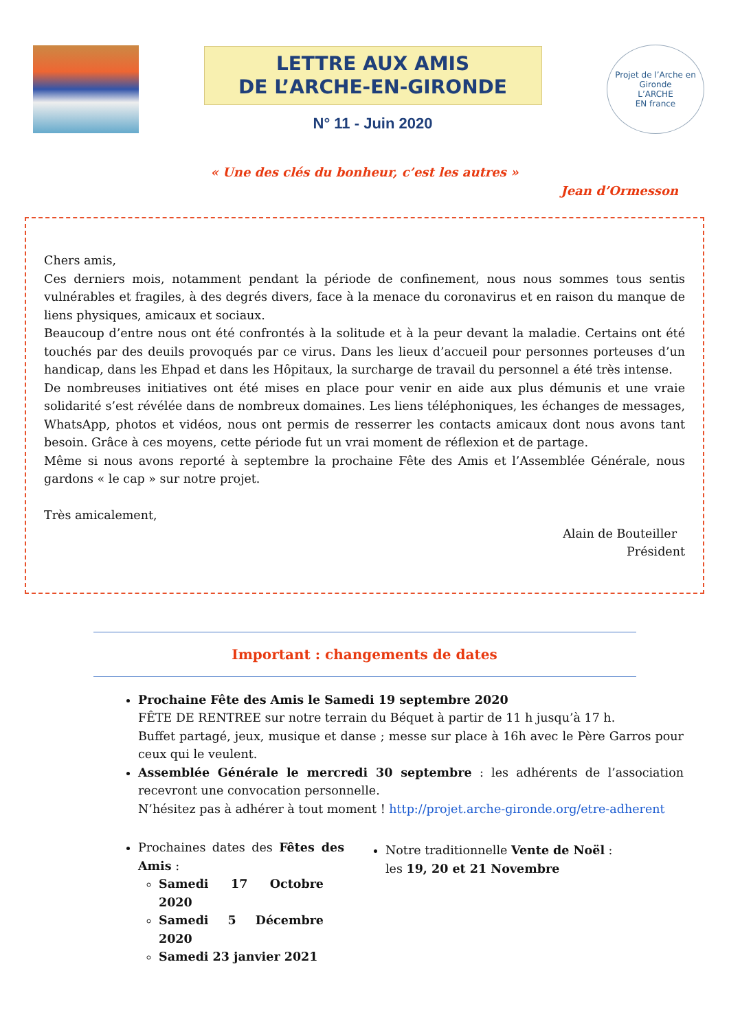LETTRE AUX AMIS
DE L’ARCHE-EN-GIRONDE
N° 11 - Juin 2020
Projet de l’Arche en Gironde
L’ARCHE
EN france
« Une des clés du bonheur, c’est les autres »
Jean d’Ormesson
Chers amis,
Ces derniers mois, notamment pendant la période de confinement, nous nous sommes tous sentis vulnérables et fragiles, à des degrés divers, face à la menace du coronavirus et en raison du manque de liens physiques, amicaux et sociaux.
Beaucoup d’entre nous ont été confrontés à la solitude et à la peur devant la maladie. Certains ont été touchés par des deuils provoqués par ce virus. Dans les lieux d’accueil pour personnes porteuses d’un handicap, dans les Ehpad et dans les Hôpitaux, la surcharge de travail du personnel a été très intense.
De nombreuses initiatives ont été mises en place pour venir en aide aux plus démunis et une vraie solidarité s’est révélée dans de nombreux domaines. Les liens téléphoniques, les échanges de messages, WhatsApp, photos et vidéos, nous ont permis de resserrer les contacts amicaux dont nous avons tant besoin. Grâce à ces moyens, cette période fut un vrai moment de réflexion et de partage.
Même si nous avons reporté à septembre la prochaine Fête des Amis et l’Assemblée Générale, nous gardons « le cap » sur notre projet.
Très amicalement,
Alain de Bouteiller
Président
Important : changements de dates
Prochaine Fête des Amis le Samedi 19 septembre 2020
FÊTE DE RENTREE sur notre terrain du Béquet à partir de 11 h jusqu’à 17 h.
Buffet partagé, jeux, musique et danse ; messe sur place à 16h avec le Père Garros pour ceux qui le veulent.
Assemblée Générale le mercredi 30 septembre : les adhérents de l’association recevront une convocation personnelle.
N’hésitez pas à adhérer à tout moment ! http://projet.arche-gironde.org/etre-adherent
Prochaines dates des Fêtes des Amis :
Samedi 17 Octobre 2020
Samedi 5 Décembre 2020
Samedi 23 janvier 2021
Notre traditionnelle Vente de Noël :
les 19, 20 et 21 Novembre